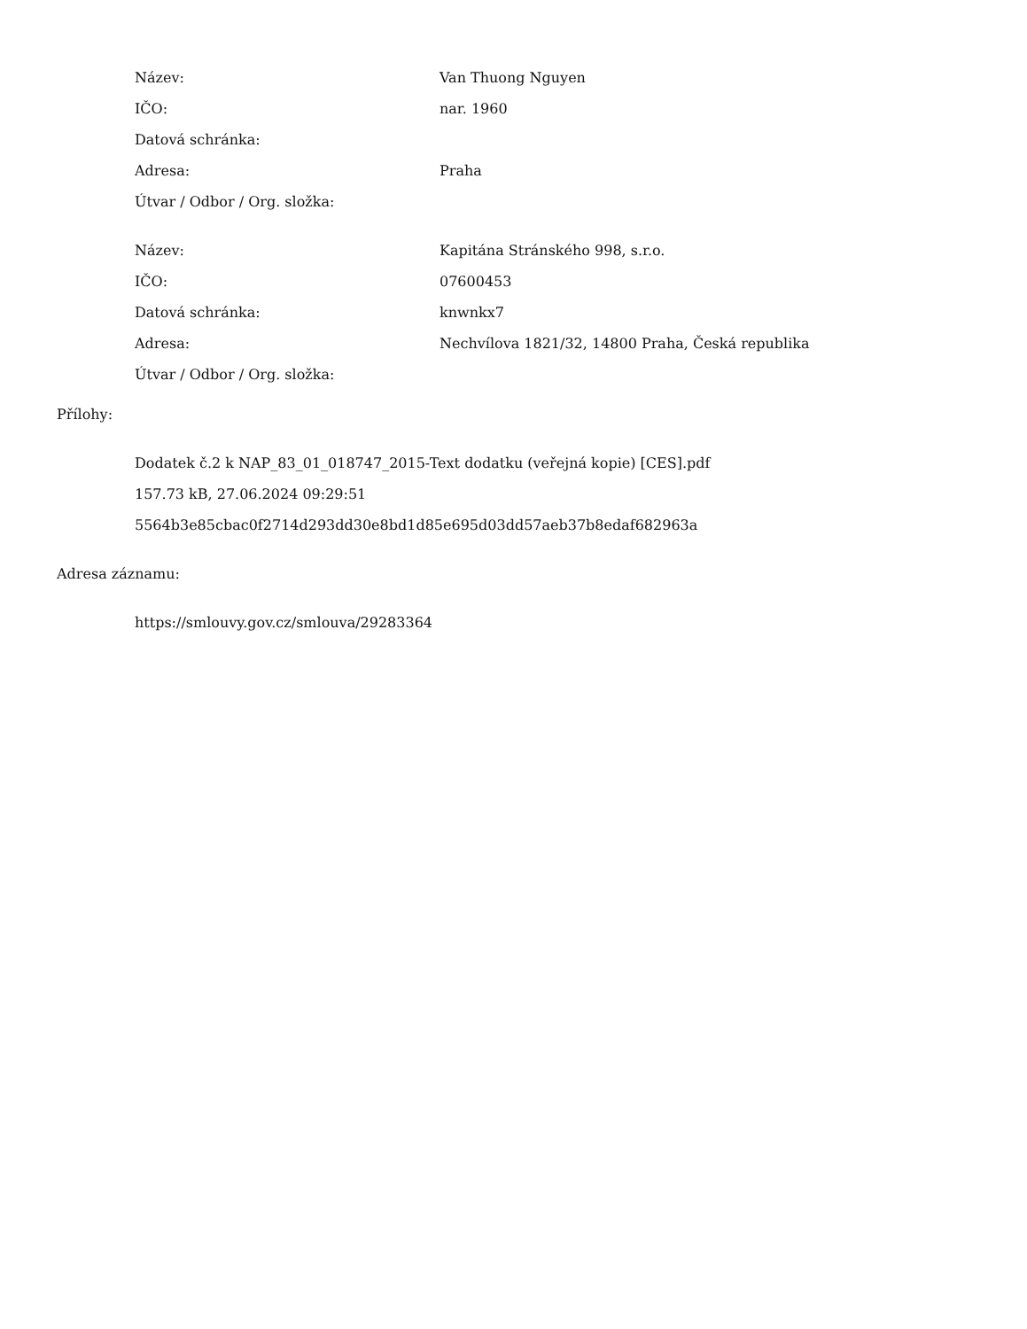| Název: | Van Thuong Nguyen |
| IČO: | nar. 1960 |
| Datová schránka: | |
| Adresa: | Praha |
| Útvar / Odbor / Org. složka: | |
| Název: | Kapitána Stránského 998, s.r.o. |
| IČO: | 07600453 |
| Datová schránka: | knwnkx7 |
| Adresa: | Nechvílova 1821/32, 14800 Praha, Česká republika |
| Útvar / Odbor / Org. složka: | |
Přílohy:
Dodatek č.2 k NAP_83_01_018747_2015-Text dodatku (veřejná kopie) [CES].pdf
157.73 kB, 27.06.2024 09:29:51
5564b3e85cbac0f2714d293dd30e8bd1d85e695d03dd57aeb37b8edaf682963a
Adresa záznamu:
https://smlouvy.gov.cz/smlouva/29283364